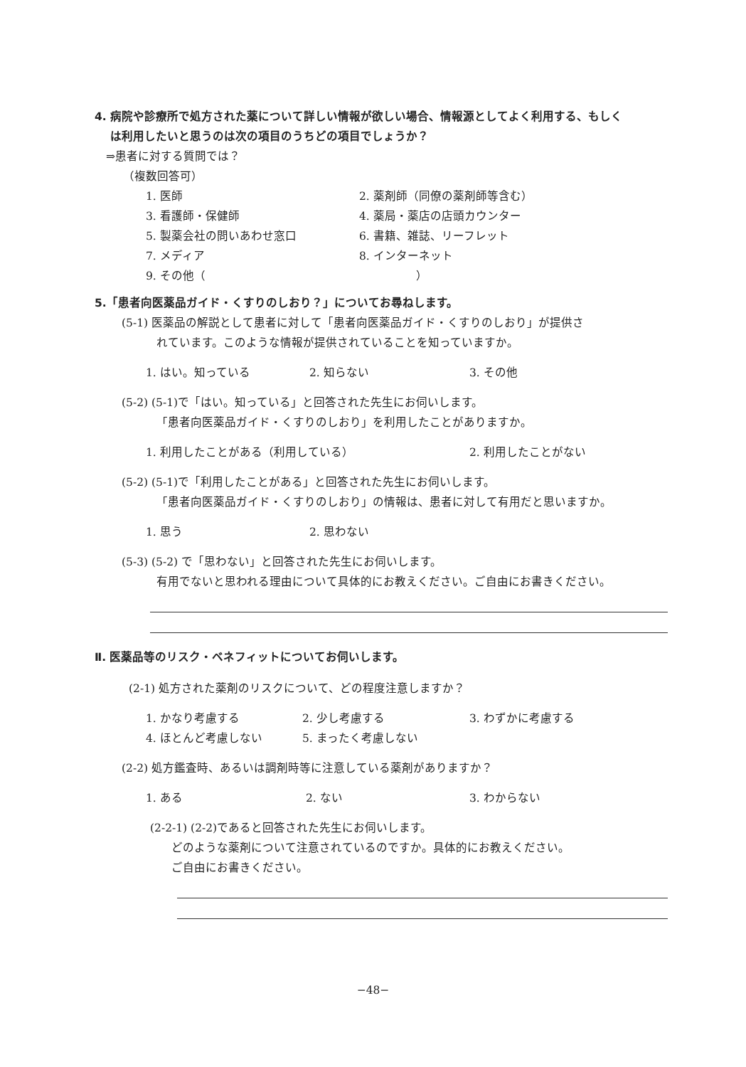4. 病院や診療所で処方された薬について詳しい情報が欲しい場合、情報源としてよく利用する、もしく
は利用したいと思うのは次の項目のうちどの項目でしょうか？
⇒患者に対する質問では？
（複数回答可）
1. 医師 2. 薬剤師（同僚の薬剤師等含む）
3. 看護師・保健師 4. 薬局・薬店の店頭カウンター
5. 製薬会社の問いあわせ窓口 6. 書籍、雑誌、リーフレット
7. メディア 8. インターネット
9. その他（ ）
5.「患者向医薬品ガイド・くすりのしおり？」についてお尋ねします。
(5-1) 医薬品の解説として患者に対して「患者向医薬品ガイド・くすりのしおり」が提供さ
れています。このような情報が提供されていることを知っていますか。
1. はい。知っている 2. 知らない 3. その他
(5-2) (5-1)で「はい。知っている」と回答された先生にお伺いします。
「患者向医薬品ガイド・くすりのしおり」を利用したことがありますか。
1. 利用したことがある（利用している） 2. 利用したことがない
(5-2) (5-1)で「利用したことがある」と回答された先生にお伺いします。
「患者向医薬品ガイド・くすりのしおり」の情報は、患者に対して有用だと思いますか。
1. 思う 2. 思わない
(5-3) (5-2) で「思わない」と回答された先生にお伺いします。
有用でないと思われる理由について具体的にお教えください。ご自由にお書きください。
Ⅱ. 医薬品等のリスク・ベネフィットについてお伺いします。
(2-1) 処方された薬剤のリスクについて、どの程度注意しますか？
1. かなり考慮する 2. 少し考慮する 3. わずかに考慮する
4. ほとんど考慮しない 5. まったく考慮しない
(2-2) 処方鑑査時、あるいは調剤時等に注意している薬剤がありますか？
1. ある 2. ない 3. わからない
(2-2-1) (2-2)であると回答された先生にお伺いします。
どのような薬剤について注意されているのですか。具体的にお教えください。
ご自由にお書きください。
−48−